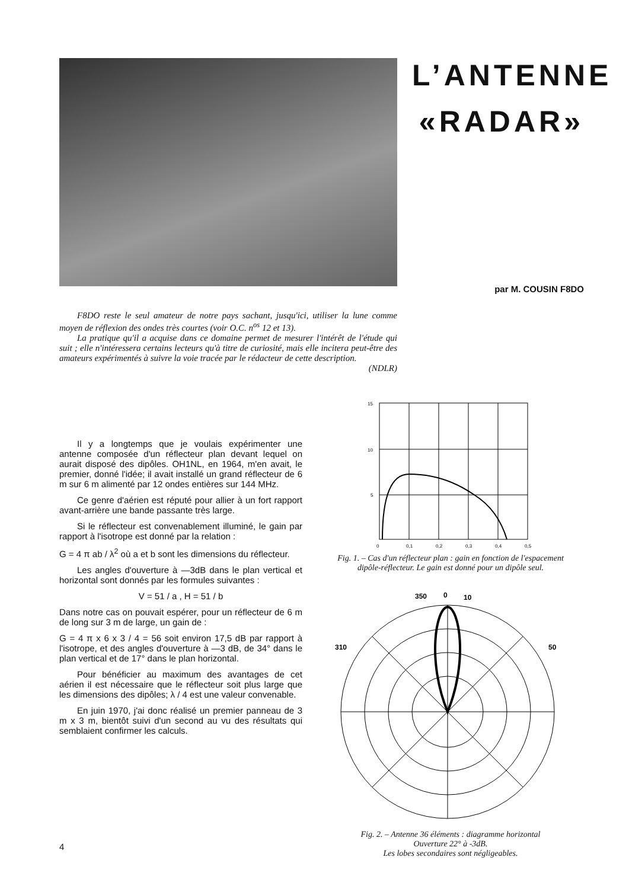L’ANTENNE
«RADAR»
par M. COUSIN F8DO
F8DO reste le seul amateur de notre pays sachant, jusqu'ici, utiliser la lune comme moyen de réflexion des ondes très courtes (voir O.C. n<sup>os</sup> 12 et 13).
La pratique qu'il a acquise dans ce domaine permet de mesurer l'intérêt de l'étude qui suit ; elle n'intéressera certains lecteurs qu'à titre de curiosité, mais elle incitera peut-être des amateurs expérimentés à suivre la voie tracée par le rédacteur de cette description.
(NDLR)
Il y a longtemps que je voulais expérimenter une antenne composée d'un réflecteur plan devant lequel on aurait disposé des dipôles. OH1NL, en 1964, m'en avait, le premier, donné l'idée; il avait installé un grand réflecteur de 6 m sur 6 m alimenté par 12 ondes entières sur 144 MHz.
Ce genre d'aérien est réputé pour allier à un fort rapport avant-arrière une bande passante très large.
Si le réflecteur est convenablement illuminé, le gain par rapport à l'isotrope est donné par la relation :
G = 4 π ab / λ<sup>2</sup> où a et b sont les dimensions du réflecteur.
Les angles d'ouverture à —3dB dans le plan vertical et horizontal sont donnés par les formules suivantes :
V = 51 / a , H = 51 / b
Dans notre cas on pouvait espérer, pour un réflecteur de 6 m de long sur 3 m de large, un gain de :
G = 4 π x 6 x 3 / 4 = 56 soit environ 17,5 dB par rapport à l'isotrope, et des angles d'ouverture à —3 dB, de 34° dans le plan vertical et de 17° dans le plan horizontal.
Pour bénéficier au maximum des avantages de cet aérien il est nécessaire que le réflecteur soit plus large que les dimensions des dipôles; λ / 4 est une valeur convenable.
En juin 1970, j'ai donc réalisé un premier panneau de 3 m x 3 m, bientôt suivi d'un second au vu des résultats qui semblaient confirmer les calculs.
15
10
5
0
0,1
0,2
0,3
0,4
0,5
Fig. 1. – Cas d'un réflecteur plan : gain en fonction de l'espacement dipôle-réflecteur. Le gain est donné pour un dipôle seul.
350
0
10
310
50
Fig. 2. – Antenne 36 éléments : diagramme horizontal
Ouverture 22° à -3dB.
Les lobes secondaires sont négligeables.
4